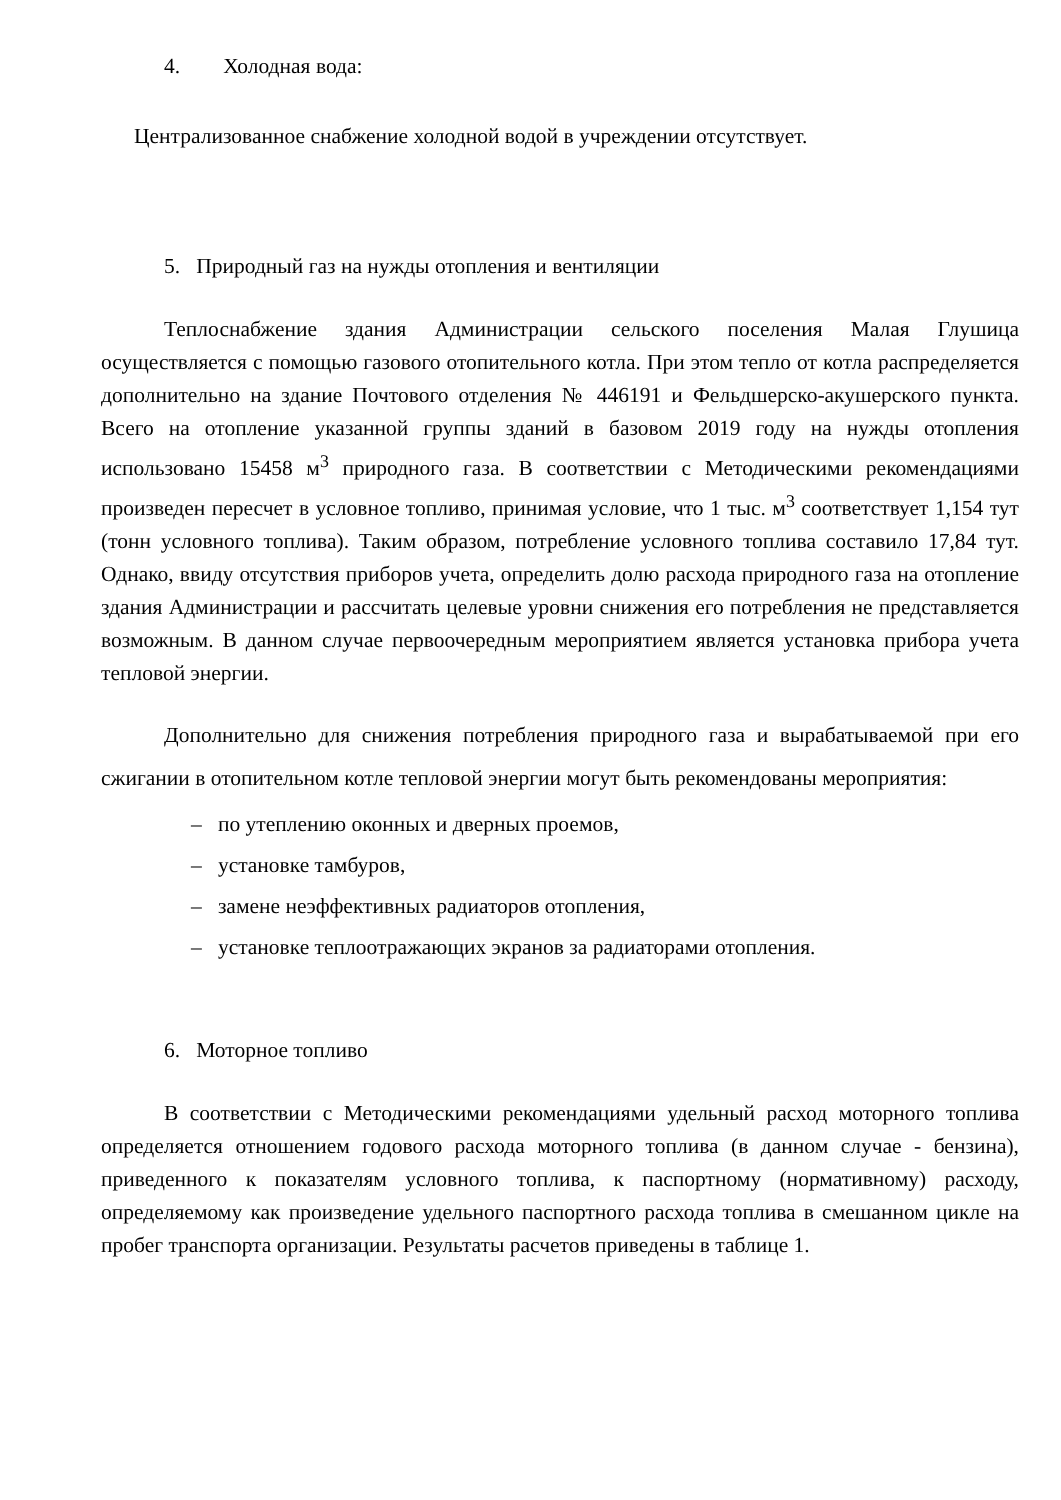4. Холодная вода:
Централизованное снабжение холодной водой в учреждении отсутствует.
5. Природный газ на нужды отопления и вентиляции
Теплоснабжение здания Администрации сельского поселения Малая Глушица осуществляется с помощью газового отопительного котла. При этом тепло от котла распределяется дополнительно на здание Почтового отделения № 446191 и Фельдшерско-акушерского пункта. Всего на отопление указанной группы зданий в базовом 2019 году на нужды отопления использовано 15458 м<sup>3</sup> природного газа. В соответствии с Методическими рекомендациями произведен пересчет в условное топливо, принимая условие, что 1 тыс. м<sup>3</sup> соответствует 1,154 тут (тонн условного топлива). Таким образом, потребление условного топлива составило 17,84 тут. Однако, ввиду отсутствия приборов учета, определить долю расхода природного газа на отопление здания Администрации и рассчитать целевые уровни снижения его потребления не представляется возможным. В данном случае первоочередным мероприятием является установка прибора учета тепловой энергии.
Дополнительно для снижения потребления природного газа и вырабатываемой при его сжигании в отопительном котле тепловой энергии могут быть рекомендованы мероприятия:
– по утеплению оконных и дверных проемов,
– установке тамбуров,
– замене неэффективных радиаторов отопления,
– установке теплоотражающих экранов за радиаторами отопления.
6. Моторное топливо
В соответствии с Методическими рекомендациями удельный расход моторного топлива определяется отношением годового расхода моторного топлива (в данном случае - бензина), приведенного к показателям условного топлива, к паспортному (нормативному) расходу, определяемому как произведение удельного паспортного расхода топлива в смешанном цикле на пробег транспорта организации. Результаты расчетов приведены в таблице 1.